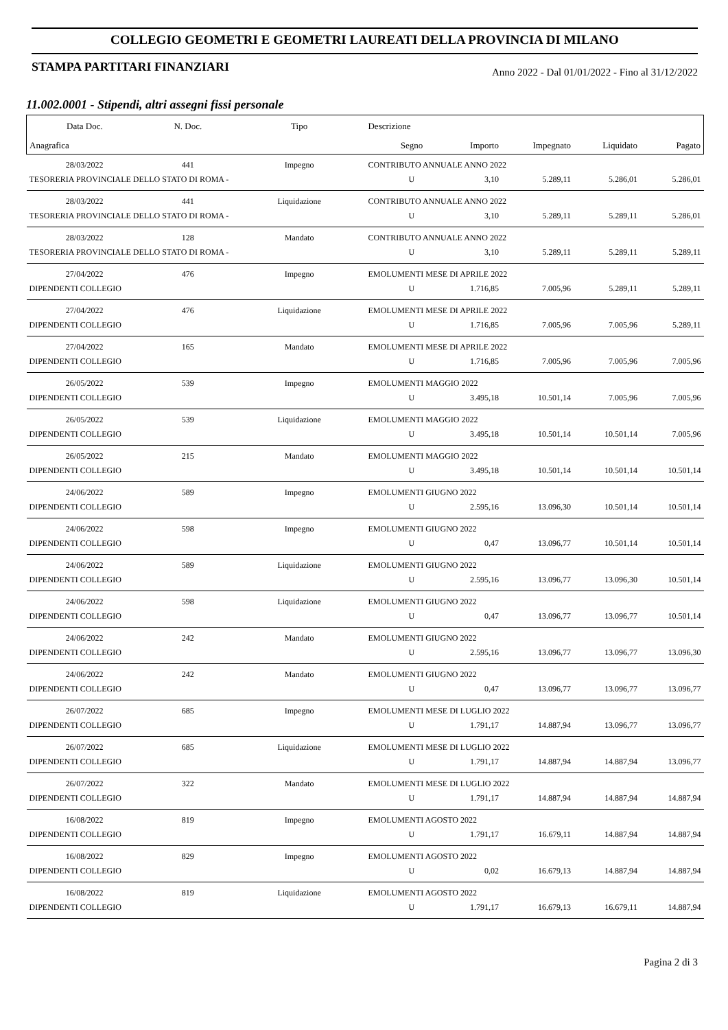COLLEGIO GEOMETRI E GEOMETRI LAUREATI DELLA PROVINCIA DI MILANO
STAMPA PARTITARI FINANZIARI Anno 2022 - Dal 01/01/2022 - Fino al 31/12/2022
11.002.0001 - Stipendi, altri assegni fissi personale
| Data Doc. | N. Doc. | Tipo | Descrizione | | | | | |
| --- | --- | --- | --- | --- | --- | --- | --- | --- |
| Anagrafica | | | | Segno | Importo | Impegnato | Liquidato | Pagato |
| 28/03/2022 | 441 | Impegno | CONTRIBUTO ANNUALE ANNO 2022 | | | | | |
| TESORERIA PROVINCIALE DELLO STATO DI ROMA - | | | | U | 3,10 | 5.289,11 | 5.286,01 | 5.286,01 |
| 28/03/2022 | 441 | Liquidazione | CONTRIBUTO ANNUALE ANNO 2022 | | | | | |
| TESORERIA PROVINCIALE DELLO STATO DI ROMA - | | | | U | 3,10 | 5.289,11 | 5.289,11 | 5.286,01 |
| 28/03/2022 | 128 | Mandato | CONTRIBUTO ANNUALE ANNO 2022 | | | | | |
| TESORERIA PROVINCIALE DELLO STATO DI ROMA - | | | | U | 3,10 | 5.289,11 | 5.289,11 | 5.289,11 |
| 27/04/2022 | 476 | Impegno | EMOLUMENTI MESE DI APRILE 2022 | | | | | |
| DIPENDENTI COLLEGIO | | | | U | 1.716,85 | 7.005,96 | 5.289,11 | 5.289,11 |
| 27/04/2022 | 476 | Liquidazione | EMOLUMENTI MESE DI APRILE 2022 | | | | | |
| DIPENDENTI COLLEGIO | | | | U | 1.716,85 | 7.005,96 | 7.005,96 | 5.289,11 |
| 27/04/2022 | 165 | Mandato | EMOLUMENTI MESE DI APRILE 2022 | | | | | |
| DIPENDENTI COLLEGIO | | | | U | 1.716,85 | 7.005,96 | 7.005,96 | 7.005,96 |
| 26/05/2022 | 539 | Impegno | EMOLUMENTI MAGGIO 2022 | | | | | |
| DIPENDENTI COLLEGIO | | | | U | 3.495,18 | 10.501,14 | 7.005,96 | 7.005,96 |
| 26/05/2022 | 539 | Liquidazione | EMOLUMENTI MAGGIO 2022 | | | | | |
| DIPENDENTI COLLEGIO | | | | U | 3.495,18 | 10.501,14 | 10.501,14 | 7.005,96 |
| 26/05/2022 | 215 | Mandato | EMOLUMENTI MAGGIO 2022 | | | | | |
| DIPENDENTI COLLEGIO | | | | U | 3.495,18 | 10.501,14 | 10.501,14 | 10.501,14 |
| 24/06/2022 | 589 | Impegno | EMOLUMENTI GIUGNO 2022 | | | | | |
| DIPENDENTI COLLEGIO | | | | U | 2.595,16 | 13.096,30 | 10.501,14 | 10.501,14 |
| 24/06/2022 | 598 | Impegno | EMOLUMENTI GIUGNO 2022 | | | | | |
| DIPENDENTI COLLEGIO | | | | U | 0,47 | 13.096,77 | 10.501,14 | 10.501,14 |
| 24/06/2022 | 589 | Liquidazione | EMOLUMENTI GIUGNO 2022 | | | | | |
| DIPENDENTI COLLEGIO | | | | U | 2.595,16 | 13.096,77 | 13.096,30 | 10.501,14 |
| 24/06/2022 | 598 | Liquidazione | EMOLUMENTI GIUGNO 2022 | | | | | |
| DIPENDENTI COLLEGIO | | | | U | 0,47 | 13.096,77 | 13.096,77 | 10.501,14 |
| 24/06/2022 | 242 | Mandato | EMOLUMENTI GIUGNO 2022 | | | | | |
| DIPENDENTI COLLEGIO | | | | U | 2.595,16 | 13.096,77 | 13.096,77 | 13.096,30 |
| 24/06/2022 | 242 | Mandato | EMOLUMENTI GIUGNO 2022 | | | | | |
| DIPENDENTI COLLEGIO | | | | U | 0,47 | 13.096,77 | 13.096,77 | 13.096,77 |
| 26/07/2022 | 685 | Impegno | EMOLUMENTI MESE DI LUGLIO 2022 | | | | | |
| DIPENDENTI COLLEGIO | | | | U | 1.791,17 | 14.887,94 | 13.096,77 | 13.096,77 |
| 26/07/2022 | 685 | Liquidazione | EMOLUMENTI MESE DI LUGLIO 2022 | | | | | |
| DIPENDENTI COLLEGIO | | | | U | 1.791,17 | 14.887,94 | 14.887,94 | 13.096,77 |
| 26/07/2022 | 322 | Mandato | EMOLUMENTI MESE DI LUGLIO 2022 | | | | | |
| DIPENDENTI COLLEGIO | | | | U | 1.791,17 | 14.887,94 | 14.887,94 | 14.887,94 |
| 16/08/2022 | 819 | Impegno | EMOLUMENTI AGOSTO 2022 | | | | | |
| DIPENDENTI COLLEGIO | | | | U | 1.791,17 | 16.679,11 | 14.887,94 | 14.887,94 |
| 16/08/2022 | 829 | Impegno | EMOLUMENTI AGOSTO 2022 | | | | | |
| DIPENDENTI COLLEGIO | | | | U | 0,02 | 16.679,13 | 14.887,94 | 14.887,94 |
| 16/08/2022 | 819 | Liquidazione | EMOLUMENTI AGOSTO 2022 | | | | | |
| DIPENDENTI COLLEGIO | | | | U | 1.791,17 | 16.679,13 | 16.679,11 | 14.887,94 |
Pagina 2 di 3